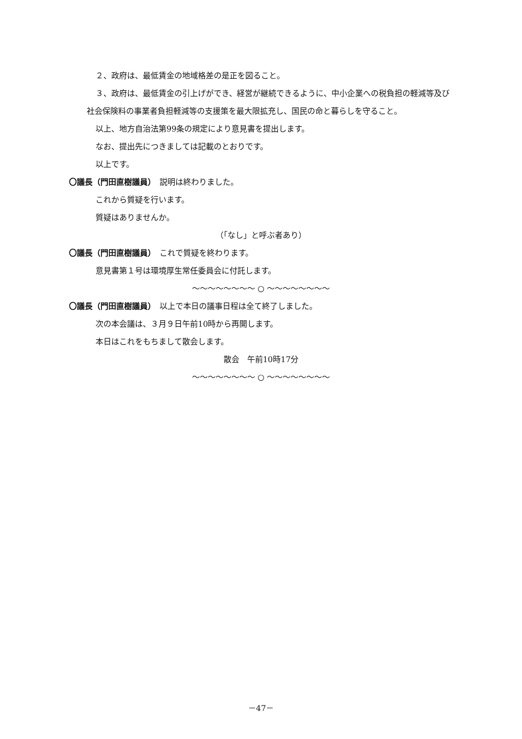２、政府は、最低賃金の地域格差の是正を図ること。
３、政府は、最低賃金の引上げができ、経営が継続できるように、中小企業への税負担の軽減等及び社会保険料の事業者負担軽減等の支援策を最大限拡充し、国民の命と暮らしを守ること。
以上、地方自治法第99条の規定により意見書を提出します。
なお、提出先につきましては記載のとおりです。
以上です。
〇議長（門田直樹議員）　説明は終わりました。
これから質疑を行います。
質疑はありませんか。
（「なし」と呼ぶ者あり）
〇議長（門田直樹議員）　これで質疑を終わります。
意見書第１号は環境厚生常任委員会に付託します。
～～～～～～～～ ○ ～～～～～～～～
〇議長（門田直樹議員）　以上で本日の議事日程は全て終了しました。
次の本会議は、３月９日午前10時から再開します。
本日はこれをもちまして散会します。
散会　午前10時17分
～～～～～～～～ ○ ～～～～～～～～
－47－